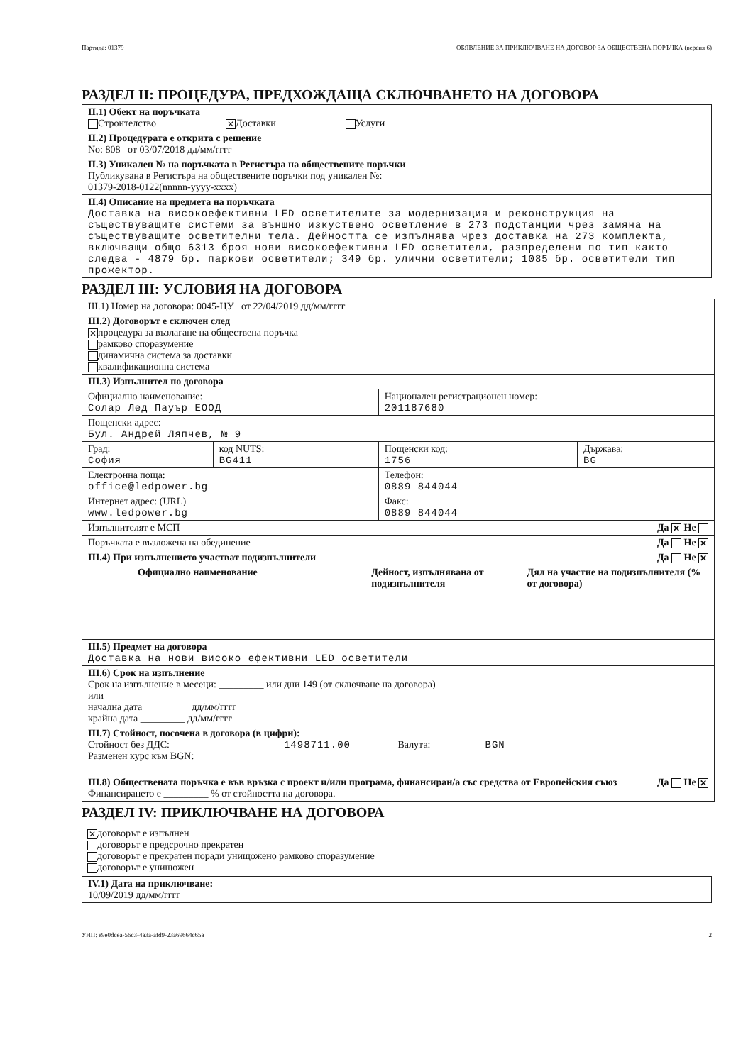Партида: 01379 ОБЯВЛЕНИЕ ЗА ПРИКЛЮЧВАНЕ НА ДОГОВОР ЗА ОБЩЕСТВЕНА ПОРЪЧКА (версия 6)
РАЗДЕЛ II: ПРОЦЕДУРА, ПРЕДХОЖДАЩА СКЛЮЧВАНЕТО НА ДОГОВОРА
| II.1) Обект на поръчката Строителство ✕ Доставки Услуги |
| II.2) Процедурата е открита с решение No: 808 от 03/07/2018 дд/мм/гггг |
| II.3) Уникален № на поръчката в Регистъра на обществените поръчки Публикувана в Регистъра на обществените поръчки под уникален №: 01379-2018-0122(nnnnn-yyyy-xxxx) |
| II.4) Описание на предмета на поръчката Доставка на високоефективни LED осветителите за модернизация и реконструкция на съществуващите системи за външно изкуствено осветление в 273 подстанции чрез замяна на съществуващите осветителни тела. Дейността се изпълнява чрез доставка на 273 комплекта, включващи общо 6313 броя нови високоефективни LED осветители, разпределени по тип както следва - 4879 бр. паркови осветители; 349 бр. улични осветители; 1085 бр. осветители тип прожектор. |
РАЗДЕЛ III: УСЛОВИЯ НА ДОГОВОРА
| III.1) Номер на договора: 0045-ЦУ от 22/04/2019 дд/мм/гггг | | | |
| III.2) Договорът е сключен след ✕ процедура за възлагане на обществена поръчка рамково споразумение динамична система за доставки квалификационна система | | | |
| III.3) Изпълнител по договора | | | |
| Официално наименование: Солар Лед Пауър ЕООД | | Национален регистрационен номер: 201187680 | |
| Пощенски адрес: Бул. Андрей Ляпчев, № 9 | | | |
| Град: София | код NUTS: BG411 | Пощенски код: 1756 | Държава: BG |
| Електронна поща: office@ledpower.bg | | Телефон: 0889 844044 | |
| Интернет адрес: (URL) www.ledpower.bg | | Факс: 0889 844044 | |
| Изпълнителят е МСП Да ✕ Не | | | |
| Поръчката е възложена на обединение Да Не ✕ | | | |
| III.4) При изпълнението участват подизпълнители Да Не ✕ | | | |
| Официално наименование Дейност, изпълнявана от подизпълнителя Дял на участие на подизпълнителя (% от договора) | | | |
| III.5) Предмет на договора Доставка на нови високо ефективни LED осветители | | | |
| III.6) Срок на изпълнение Срок на изпълнение в месеци: _________ или дни 149 (от сключване на договора) или начална дата _________ дд/мм/гггг крайна дата _________ дд/мм/гггг | | | |
| III.7) Стойност, посочена в договора (в цифри): Стойност без ДДС: 1498711.00 Валута: BGN Разменен курс към BGN: | | | |
| Да Не ✕ III.8) Обществената поръчка е във връзка с проект и/или програма, финансиран/а със средства от Европейския съюз Финансирането е _________ % от стойността на договора. | | | |
РАЗДЕЛ IV: ПРИКЛЮЧВАНЕ НА ДОГОВОРА
✕ договорът е изпълнен
договорът е предсрочно прекратен
договорът е прекратен поради унищожено рамково споразумение
договорът е унищожен
| IV.1) Дата на приключване: 10/09/2019 дд/мм/гггг |
УНП: e9e0dcea-56c3-4a3a-afd9-23a69664c65a 2